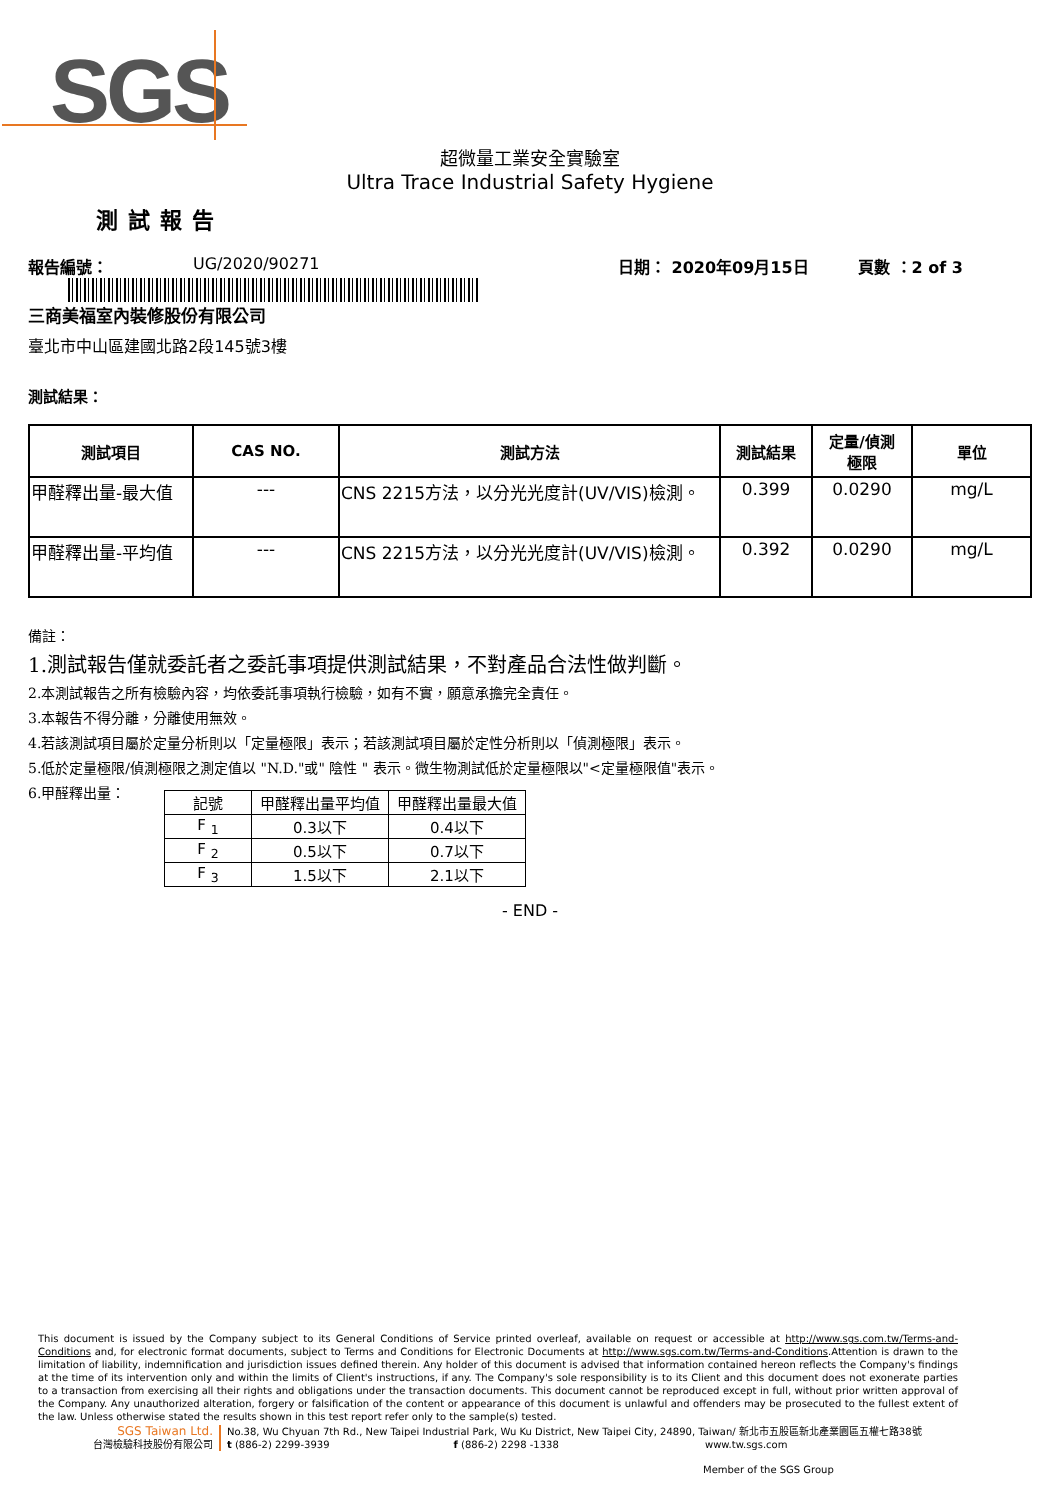SGS
超微量工業安全實驗室
Ultra Trace Industrial Safety Hygiene
測試報告
報告編號： UG/2020/90271 日期： 2020年09月15日 頁數 ：2 of 3
三商美福室內裝修股份有限公司
臺北市中山區建國北路2段145號3樓
測試結果：
| 測試項目 | CAS NO. | 測試方法 | 測試結果 | 定量/偵測 極限 | 單位 |
| --- | --- | --- | --- | --- | --- |
| 甲醛釋出量-最大值 | --- | CNS 2215方法，以分光光度計(UV/VIS)檢測。 | 0.399 | 0.0290 | mg/L |
| 甲醛釋出量-平均值 | --- | CNS 2215方法，以分光光度計(UV/VIS)檢測。 | 0.392 | 0.0290 | mg/L |
備註：
1.測試報告僅就委託者之委託事項提供測試結果，不對產品合法性做判斷。
2.本測試報告之所有檢驗內容，均依委託事項執行檢驗，如有不實，願意承擔完全責任。
3.本報告不得分離，分離使用無效。
4.若該測試項目屬於定量分析則以「定量極限」表示；若該測試項目屬於定性分析則以「偵測極限」表示。
5.低於定量極限/偵測極限之測定值以 "N.D."或" 陰性 " 表示。微生物測試低於定量極限以"<定量極限值"表示。
6.甲醛釋出量：
| 記號 | 甲醛釋出量平均值 | 甲醛釋出量最大值 |
| --- | --- | --- |
| F <sub>1</sub> | 0.3以下 | 0.4以下 |
| F <sub>2</sub> | 0.5以下 | 0.7以下 |
| F <sub>3</sub> | 1.5以下 | 2.1以下 |
- END -
This document is issued by the Company subject to its General Conditions of Service printed overleaf, available on request or accessible at http://www.sgs.com.tw/Terms-and-Conditions and, for electronic format documents, subject to Terms and Conditions for Electronic Documents at http://www.sgs.com.tw/Terms-and-Conditions.Attention is drawn to the limitation of liability, indemnification and jurisdiction issues defined therein. Any holder of this document is advised that information contained hereon reflects the Company's findings at the time of its intervention only and within the limits of Client's instructions, if any. The Company's sole responsibility is to its Client and this document does not exonerate parties to a transaction from exercising all their rights and obligations under the transaction documents. This document cannot be reproduced except in full, without prior written approval of the Company. Any unauthorized alteration, forgery or falsification of the content or appearance of this document is unlawful and offenders may be prosecuted to the fullest extent of the law. Unless otherwise stated the results shown in this test report refer only to the sample(s) tested.
SGS Taiwan Ltd.
台灣檢驗科技股份有限公司
No.38, Wu Chyuan 7th Rd., New Taipei Industrial Park, Wu Ku District, New Taipei City, 24890, Taiwan/ 新北市五股區新北產業園區五權七路38號
t (886-2) 2299-3939 f (886-2) 2298 -1338 www.tw.sgs.com
Member of the SGS Group